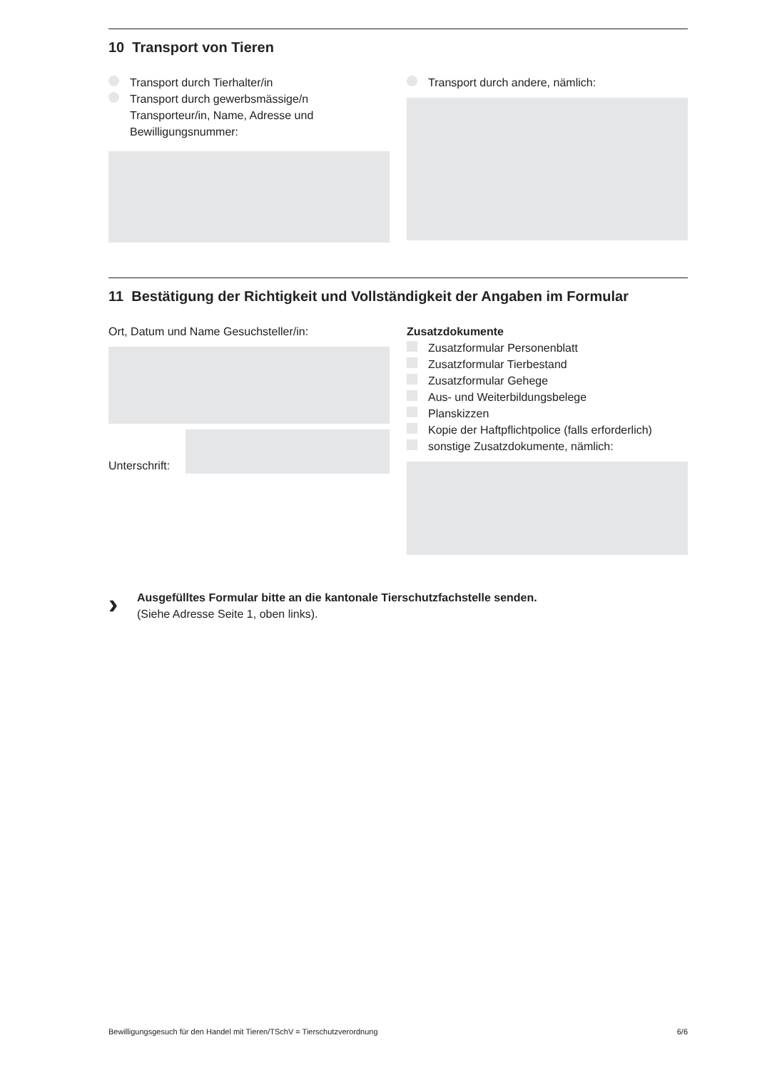10 Transport von Tieren
Transport durch Tierhalter/in
Transport durch gewerbsmässige/n Transporteur/in, Name, Adresse und Bewilligungsnummer:
Transport durch andere, nämlich:
11 Bestätigung der Richtigkeit und Vollständigkeit der Angaben im Formular
Ort, Datum und Name Gesuchsteller/in:
Unterschrift:
Zusatzdokumente
Zusatzformular Personenblatt
Zusatzformular Tierbestand
Zusatzformular Gehege
Aus- und Weiterbildungsbelege
Planskizzen
Kopie der Haftpflichtpolice (falls erforderlich)
sonstige Zusatzdokumente, nämlich:
›
Ausgefülltes Formular bitte an die kantonale Tierschutzfachstelle senden.
(Siehe Adresse Seite 1, oben links).
Bewilligungsgesuch für den Handel mit Tieren/TSchV = Tierschutzverordnung 6/6